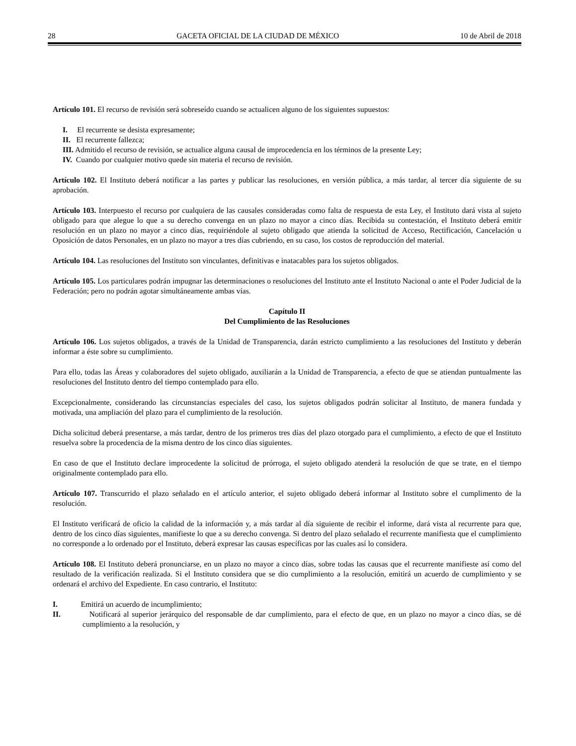28 GACETA OFICIAL DE LA CIUDAD DE MÉXICO 10 de Abril de 2018
Artículo 101. El recurso de revisión será sobreseído cuando se actualicen alguno de los siguientes supuestos:
I. El recurrente se desista expresamente;
II. El recurrente fallezca;
III. Admitido el recurso de revisión, se actualice alguna causal de improcedencia en los términos de la presente Ley;
IV. Cuando por cualquier motivo quede sin materia el recurso de revisión.
Artículo 102. El Instituto deberá notificar a las partes y publicar las resoluciones, en versión pública, a más tardar, al tercer día siguiente de su aprobación.
Artículo 103. Interpuesto el recurso por cualquiera de las causales consideradas como falta de respuesta de esta Ley, el Instituto dará vista al sujeto obligado para que alegue lo que a su derecho convenga en un plazo no mayor a cinco días. Recibida su contestación, el Instituto deberá emitir resolución en un plazo no mayor a cinco días, requiriéndole al sujeto obligado que atienda la solicitud de Acceso, Rectificación, Cancelación u Oposición de datos Personales, en un plazo no mayor a tres días cubriendo, en su caso, los costos de reproducción del material.
Artículo 104. Las resoluciones del Instituto son vinculantes, definitivas e inatacables para los sujetos obligados.
Artículo 105. Los particulares podrán impugnar las determinaciones o resoluciones del Instituto ante el Instituto Nacional o ante el Poder Judicial de la Federación; pero no podrán agotar simultáneamente ambas vías.
Capítulo II
Del Cumplimiento de las Resoluciones
Artículo 106. Los sujetos obligados, a través de la Unidad de Transparencia, darán estricto cumplimiento a las resoluciones del Instituto y deberán informar a éste sobre su cumplimiento.
Para ello, todas las Áreas y colaboradores del sujeto obligado, auxiliarán a la Unidad de Transparencia, a efecto de que se atiendan puntualmente las resoluciones del Instituto dentro del tiempo contemplado para ello.
Excepcionalmente, considerando las circunstancias especiales del caso, los sujetos obligados podrán solicitar al Instituto, de manera fundada y motivada, una ampliación del plazo para el cumplimiento de la resolución.
Dicha solicitud deberá presentarse, a más tardar, dentro de los primeros tres días del plazo otorgado para el cumplimiento, a efecto de que el Instituto resuelva sobre la procedencia de la misma dentro de los cinco días siguientes.
En caso de que el Instituto declare improcedente la solicitud de prórroga, el sujeto obligado atenderá la resolución de que se trate, en el tiempo originalmente contemplado para ello.
Artículo 107. Transcurrido el plazo señalado en el artículo anterior, el sujeto obligado deberá informar al Instituto sobre el cumplimento de la resolución.
El Instituto verificará de oficio la calidad de la información y, a más tardar al día siguiente de recibir el informe, dará vista al recurrente para que, dentro de los cinco días siguientes, manifieste lo que a su derecho convenga. Si dentro del plazo señalado el recurrente manifiesta que el cumplimiento no corresponde a lo ordenado por el Instituto, deberá expresar las causas específicas por las cuales así lo considera.
Artículo 108. El Instituto deberá pronunciarse, en un plazo no mayor a cinco días, sobre todas las causas que el recurrente manifieste así como del resultado de la verificación realizada. Si el Instituto considera que se dio cumplimiento a la resolución, emitirá un acuerdo de cumplimiento y se ordenará el archivo del Expediente. En caso contrario, el Instituto:
I. Emitirá un acuerdo de incumplimiento;
II. Notificará al superior jerárquico del responsable de dar cumplimiento, para el efecto de que, en un plazo no mayor a cinco días, se dé cumplimiento a la resolución, y